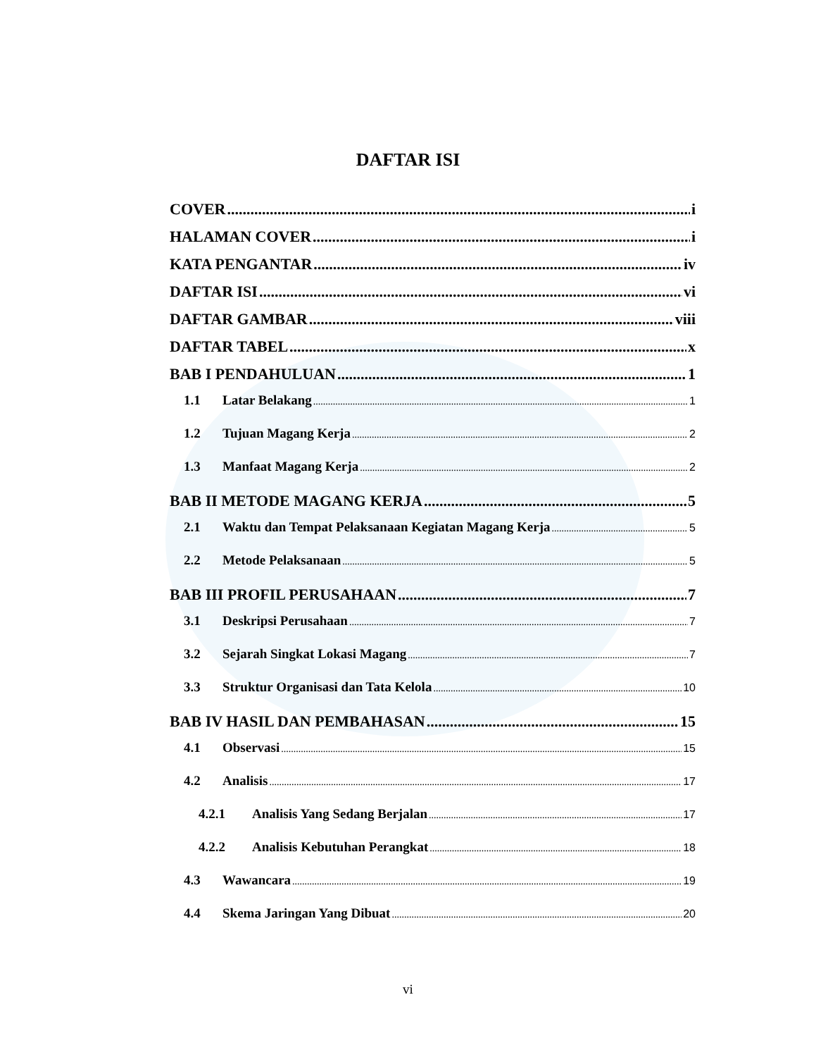DAFTAR ISI
COVER i
HALAMAN COVER i
KATA PENGANTAR iv
DAFTAR ISI vi
DAFTAR GAMBAR viii
DAFTAR TABEL x
BAB I PENDAHULUAN 1
1.1 Latar Belakang 1
1.2 Tujuan Magang Kerja 2
1.3 Manfaat Magang Kerja 2
BAB II METODE MAGANG KERJA 5
2.1 Waktu dan Tempat Pelaksanaan Kegiatan Magang Kerja 5
2.2 Metode Pelaksanaan 5
BAB III PROFIL PERUSAHAAN 7
3.1 Deskripsi Perusahaan 7
3.2 Sejarah Singkat Lokasi Magang 7
3.3 Struktur Organisasi dan Tata Kelola 10
BAB IV HASIL DAN PEMBAHASAN 15
4.1 Observasi 15
4.2 Analisis 17
4.2.1 Analisis Yang Sedang Berjalan 17
4.2.2 Analisis Kebutuhan Perangkat 18
4.3 Wawancara 19
4.4 Skema Jaringan Yang Dibuat 20
vi